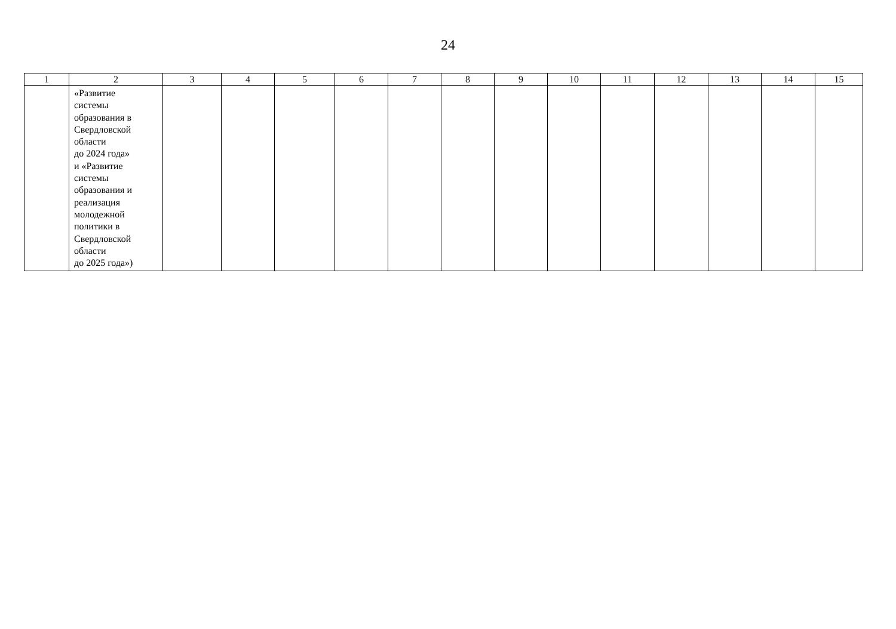24
| 1 | 2 | 3 | 4 | 5 | 6 | 7 | 8 | 9 | 10 | 11 | 12 | 13 | 14 | 15 |
| --- | --- | --- | --- | --- | --- | --- | --- | --- | --- | --- | --- | --- | --- | --- |
| | «Развитие системы образования в Свердловской области до 2024 года» и «Развитие системы образования и реализация молодежной политики в Свердловской области до 2025 года») | | | | | | | | | | | | | |